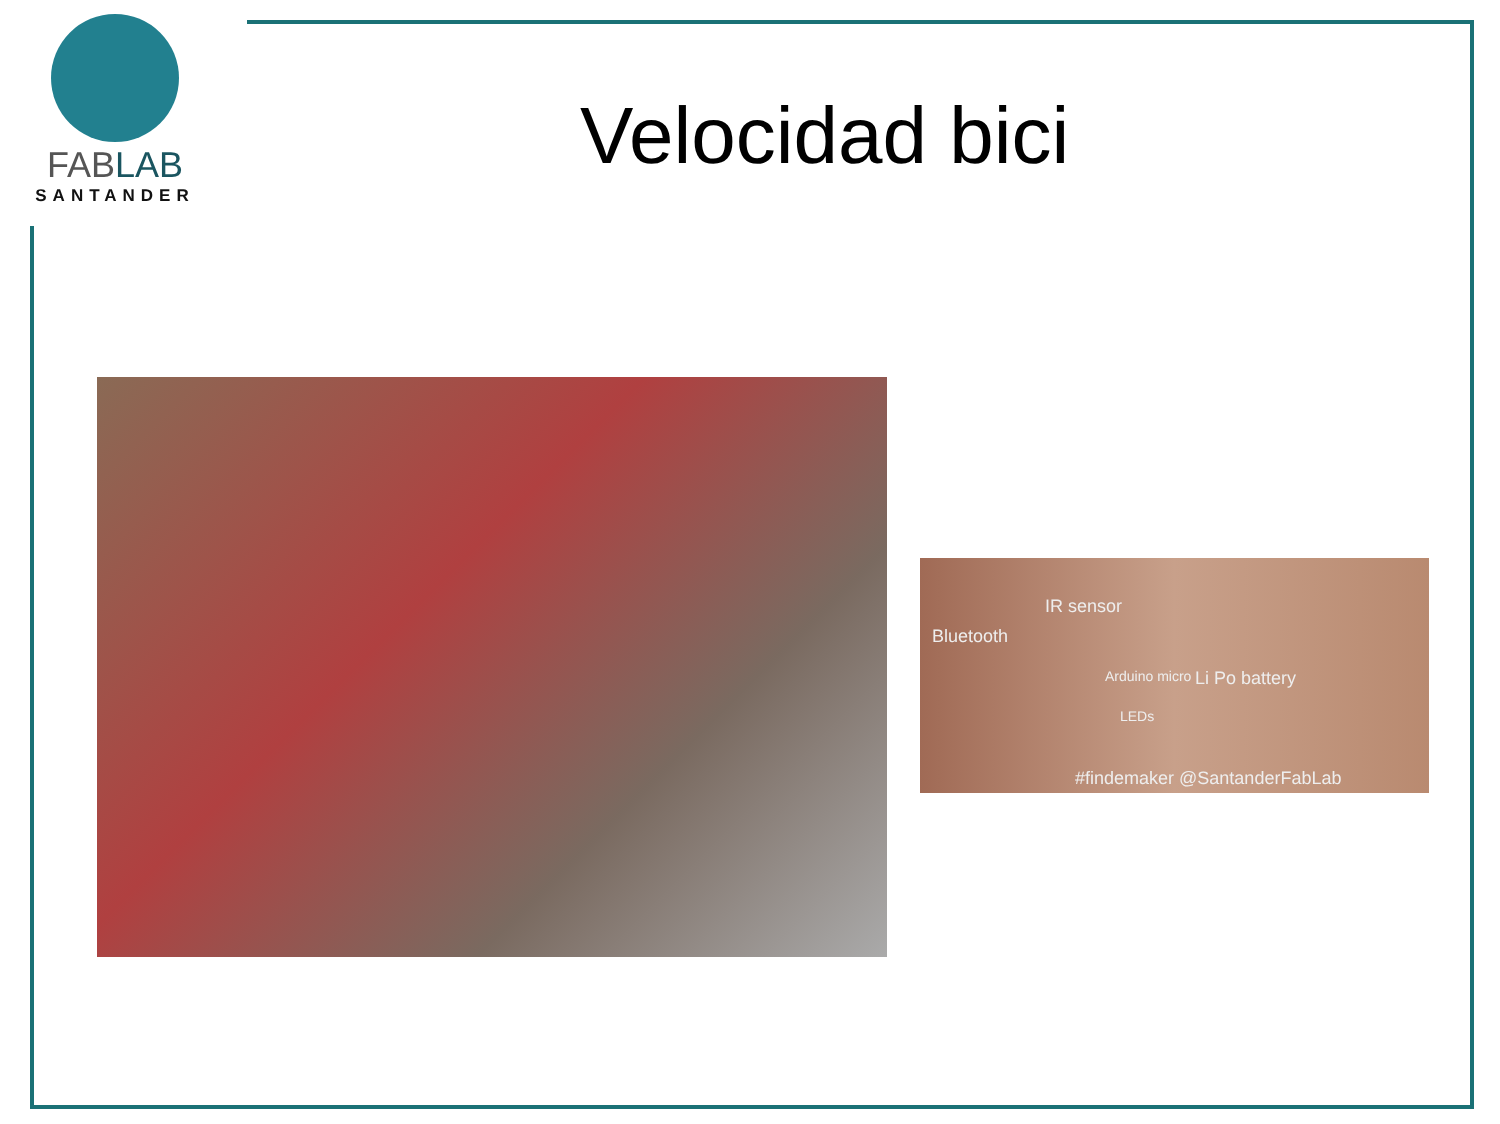FABLAB
SANTANDER
Velocidad bici
IR sensor
Bluetooth
Arduino micro Li Po battery
LEDs
#findemaker @SantanderFabLab